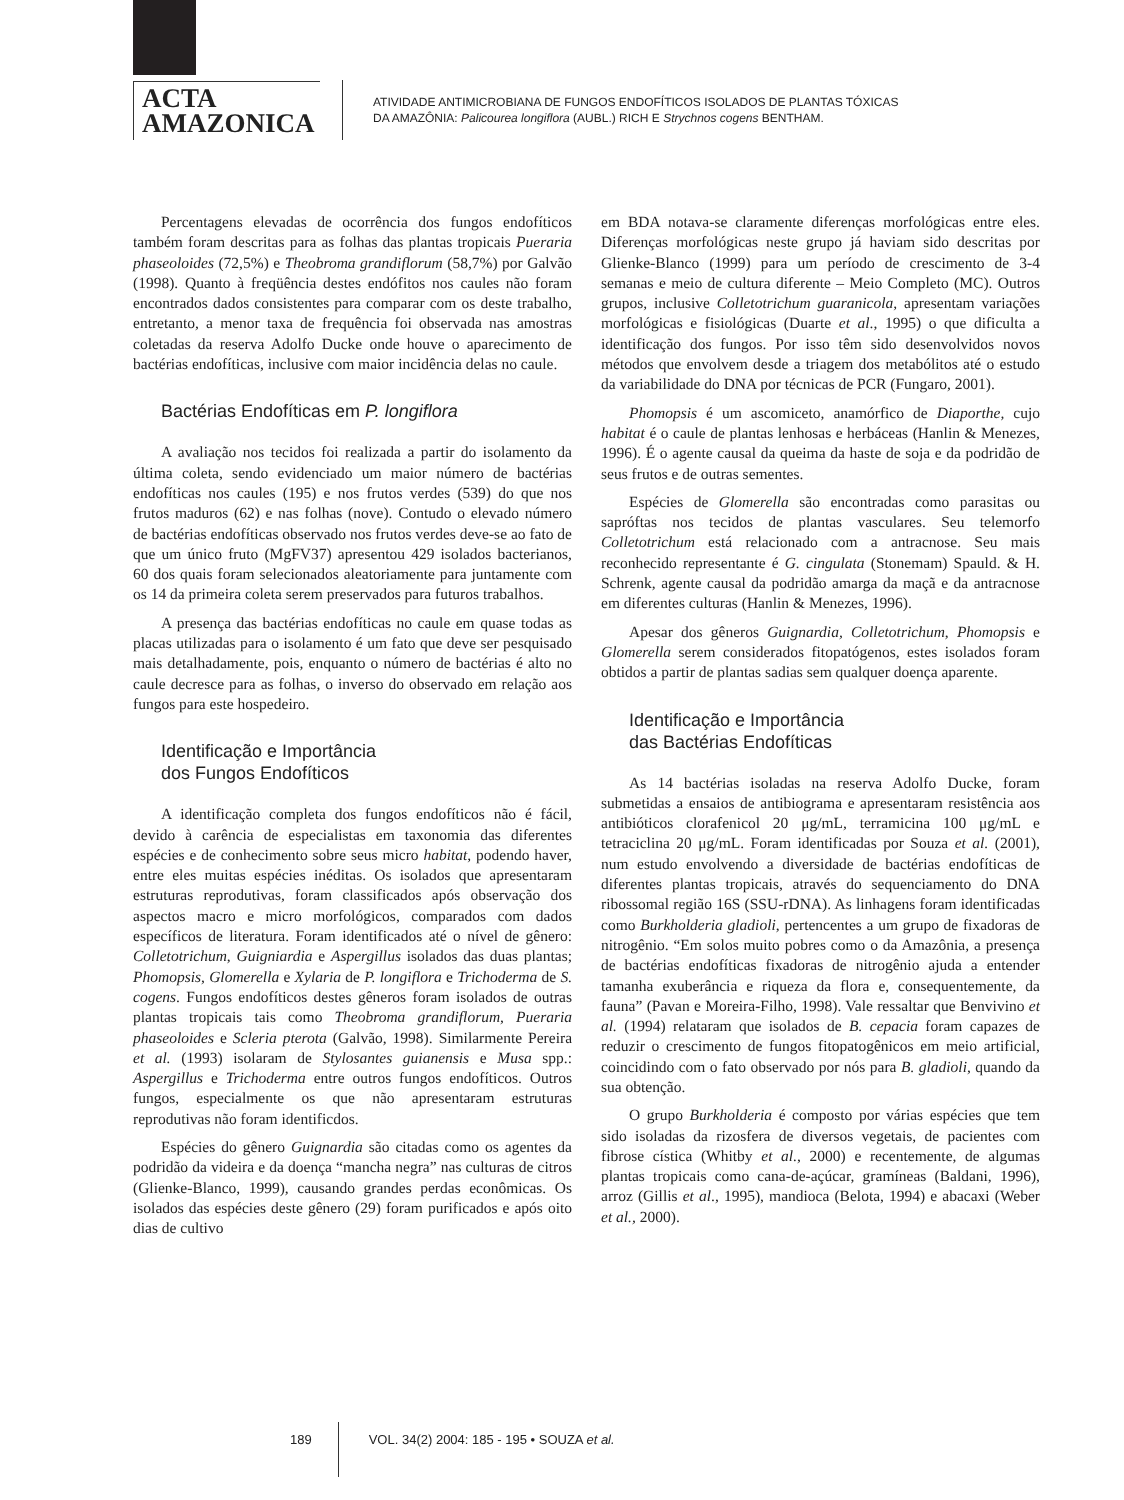ACTA
AMAZONICA
ATIVIDADE ANTIMICROBIANA DE FUNGOS ENDOFÍTICOS ISOLADOS DE PLANTAS TÓXICAS
DA AMAZÔNIA: Palicourea longiflora (AUBL.) RICH E Strychnos cogens BENTHAM.
Percentagens elevadas de ocorrência dos fungos endofíticos também foram descritas para as folhas das plantas tropicais Pueraria phaseoloides (72,5%) e Theobroma grandiflorum (58,7%) por Galvão (1998). Quanto à freqüência destes endófitos nos caules não foram encontrados dados consistentes para comparar com os deste trabalho, entretanto, a menor taxa de frequência foi observada nas amostras coletadas da reserva Adolfo Ducke onde houve o aparecimento de bactérias endofíticas, inclusive com maior incidência delas no caule.
Bactérias Endofíticas em P. longiflora
A avaliação nos tecidos foi realizada a partir do isolamento da última coleta, sendo evidenciado um maior número de bactérias endofíticas nos caules (195) e nos frutos verdes (539) do que nos frutos maduros (62) e nas folhas (nove). Contudo o elevado número de bactérias endofíticas observado nos frutos verdes deve-se ao fato de que um único fruto (MgFV37) apresentou 429 isolados bacterianos, 60 dos quais foram selecionados aleatoriamente para juntamente com os 14 da primeira coleta serem preservados para futuros trabalhos.
A presença das bactérias endofíticas no caule em quase todas as placas utilizadas para o isolamento é um fato que deve ser pesquisado mais detalhadamente, pois, enquanto o número de bactérias é alto no caule decresce para as folhas, o inverso do observado em relação aos fungos para este hospedeiro.
Identificação e Importância
dos Fungos Endofíticos
A identificação completa dos fungos endofíticos não é fácil, devido à carência de especialistas em taxonomia das diferentes espécies e de conhecimento sobre seus micro habitat, podendo haver, entre eles muitas espécies inéditas. Os isolados que apresentaram estruturas reprodutivas, foram classificados após observação dos aspectos macro e micro morfológicos, comparados com dados específicos de literatura. Foram identificados até o nível de gênero: Colletotrichum, Guigniardia e Aspergillus isolados das duas plantas; Phomopsis, Glomerella e Xylaria de P. longiflora e Trichoderma de S. cogens. Fungos endofíticos destes gêneros foram isolados de outras plantas tropicais tais como Theobroma grandiflorum, Pueraria phaseoloides e Scleria pterota (Galvão, 1998). Similarmente Pereira et al. (1993) isolaram de Stylosantes guianensis e Musa spp.: Aspergillus e Trichoderma entre outros fungos endofíticos. Outros fungos, especialmente os que não apresentaram estruturas reprodutivas não foram identificdos.
Espécies do gênero Guignardia são citadas como os agentes da podridão da videira e da doença “mancha negra” nas culturas de citros (Glienke-Blanco, 1999), causando grandes perdas econômicas. Os isolados das espécies deste gênero (29) foram purificados e após oito dias de cultivo
em BDA notava-se claramente diferenças morfológicas entre eles. Diferenças morfológicas neste grupo já haviam sido descritas por Glienke-Blanco (1999) para um período de crescimento de 3-4 semanas e meio de cultura diferente – Meio Completo (MC). Outros grupos, inclusive Colletotrichum guaranicola, apresentam variações morfológicas e fisiológicas (Duarte et al., 1995) o que dificulta a identificação dos fungos. Por isso têm sido desenvolvidos novos métodos que envolvem desde a triagem dos metabólitos até o estudo da variabilidade do DNA por técnicas de PCR (Fungaro, 2001).
Phomopsis é um ascomiceto, anamórfico de Diaporthe, cujo habitat é o caule de plantas lenhosas e herbáceas (Hanlin & Menezes, 1996). É o agente causal da queima da haste de soja e da podridão de seus frutos e de outras sementes.
Espécies de Glomerella são encontradas como parasitas ou sapróftas nos tecidos de plantas vasculares. Seu telemorfo Colletotrichum está relacionado com a antracnose. Seu mais reconhecido representante é G. cingulata (Stonemam) Spauld. & H. Schrenk, agente causal da podridão amarga da maçã e da antracnose em diferentes culturas (Hanlin & Menezes, 1996).
Apesar dos gêneros Guignardia, Colletotrichum, Phomopsis e Glomerella serem considerados fitopatógenos, estes isolados foram obtidos a partir de plantas sadias sem qualquer doença aparente.
Identificação e Importância
das Bactérias Endofíticas
As 14 bactérias isoladas na reserva Adolfo Ducke, foram submetidas a ensaios de antibiograma e apresentaram resistência aos antibióticos clorafenicol 20 μg/mL, terramicina 100 μg/mL e tetraciclina 20 μg/mL. Foram identificadas por Souza et al. (2001), num estudo envolvendo a diversidade de bactérias endofíticas de diferentes plantas tropicais, através do sequenciamento do DNA ribossomal região 16S (SSU-rDNA). As linhagens foram identificadas como Burkholderia gladioli, pertencentes a um grupo de fixadoras de nitrogênio. “Em solos muito pobres como o da Amazônia, a presença de bactérias endofíticas fixadoras de nitrogênio ajuda a entender tamanha exuberância e riqueza da flora e, consequentemente, da fauna” (Pavan e Moreira-Filho, 1998). Vale ressaltar que Benvivino et al. (1994) relataram que isolados de B. cepacia foram capazes de reduzir o crescimento de fungos fitopatogênicos em meio artificial, coincidindo com o fato observado por nós para B. gladioli, quando da sua obtenção.
O grupo Burkholderia é composto por várias espécies que tem sido isoladas da rizosfera de diversos vegetais, de pacientes com fibrose cística (Whitby et al., 2000) e recentemente, de algumas plantas tropicais como cana-de-açúcar, gramíneas (Baldani, 1996), arroz (Gillis et al., 1995), mandioca (Belota, 1994) e abacaxi (Weber et al., 2000).
189 VOL. 34(2) 2004: 185 - 195 • SOUZA et al.